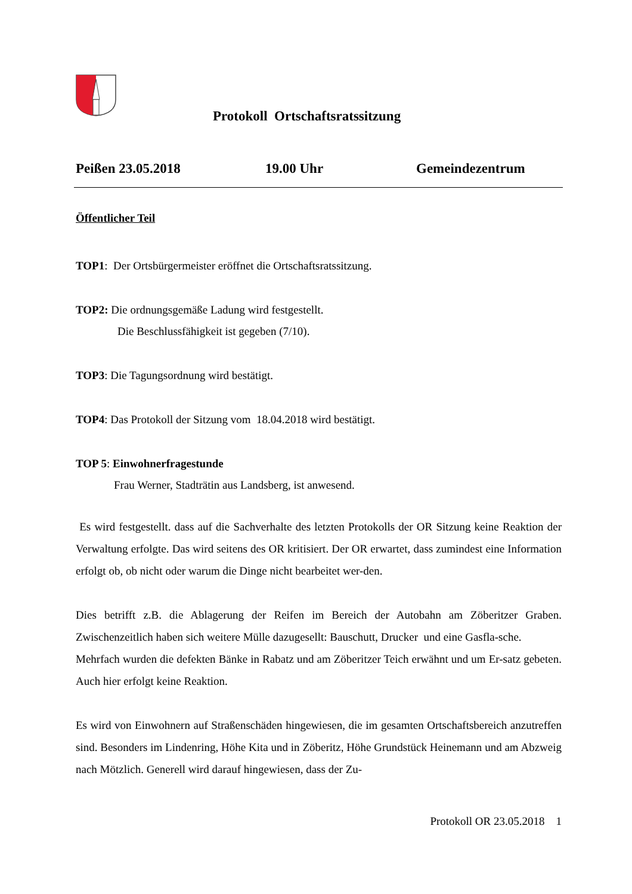Protokoll Ortschaftsratssitzung
Peißen 23.05.2018 19.00 Uhr Gemeindezentrum
Öffentlicher Teil
TOP1: Der Ortsbürgermeister eröffnet die Ortschaftsratssitzung.
TOP2: Die ordnungsgemäße Ladung wird festgestellt.
Die Beschlussfähigkeit ist gegeben (7/10).
TOP3: Die Tagungsordnung wird bestätigt.
TOP4: Das Protokoll der Sitzung vom 18.04.2018 wird bestätigt.
TOP 5: Einwohnerfragestunde
Frau Werner, Stadträtin aus Landsberg, ist anwesend.
Es wird festgestellt. dass auf die Sachverhalte des letzten Protokolls der OR Sitzung keine Reaktion der Verwaltung erfolgte. Das wird seitens des OR kritisiert. Der OR erwartet, dass zumindest eine Information erfolgt ob, ob nicht oder warum die Dinge nicht bearbeitet wer-den.
Dies betrifft z.B. die Ablagerung der Reifen im Bereich der Autobahn am Zöberitzer Graben. Zwischenzeitlich haben sich weitere Mülle dazugesellt: Bauschutt, Drucker und eine Gasfla-sche.
Mehrfach wurden die defekten Bänke in Rabatz und am Zöberitzer Teich erwähnt und um Er-satz gebeten. Auch hier erfolgt keine Reaktion.
Es wird von Einwohnern auf Straßenschäden hingewiesen, die im gesamten Ortschaftsbereich anzutreffen sind. Besonders im Lindenring, Höhe Kita und in Zöberitz, Höhe Grundstück Heinemann und am Abzweig nach Mötzlich. Generell wird darauf hingewiesen, dass der Zu-
Protokoll OR 23.05.2018 1